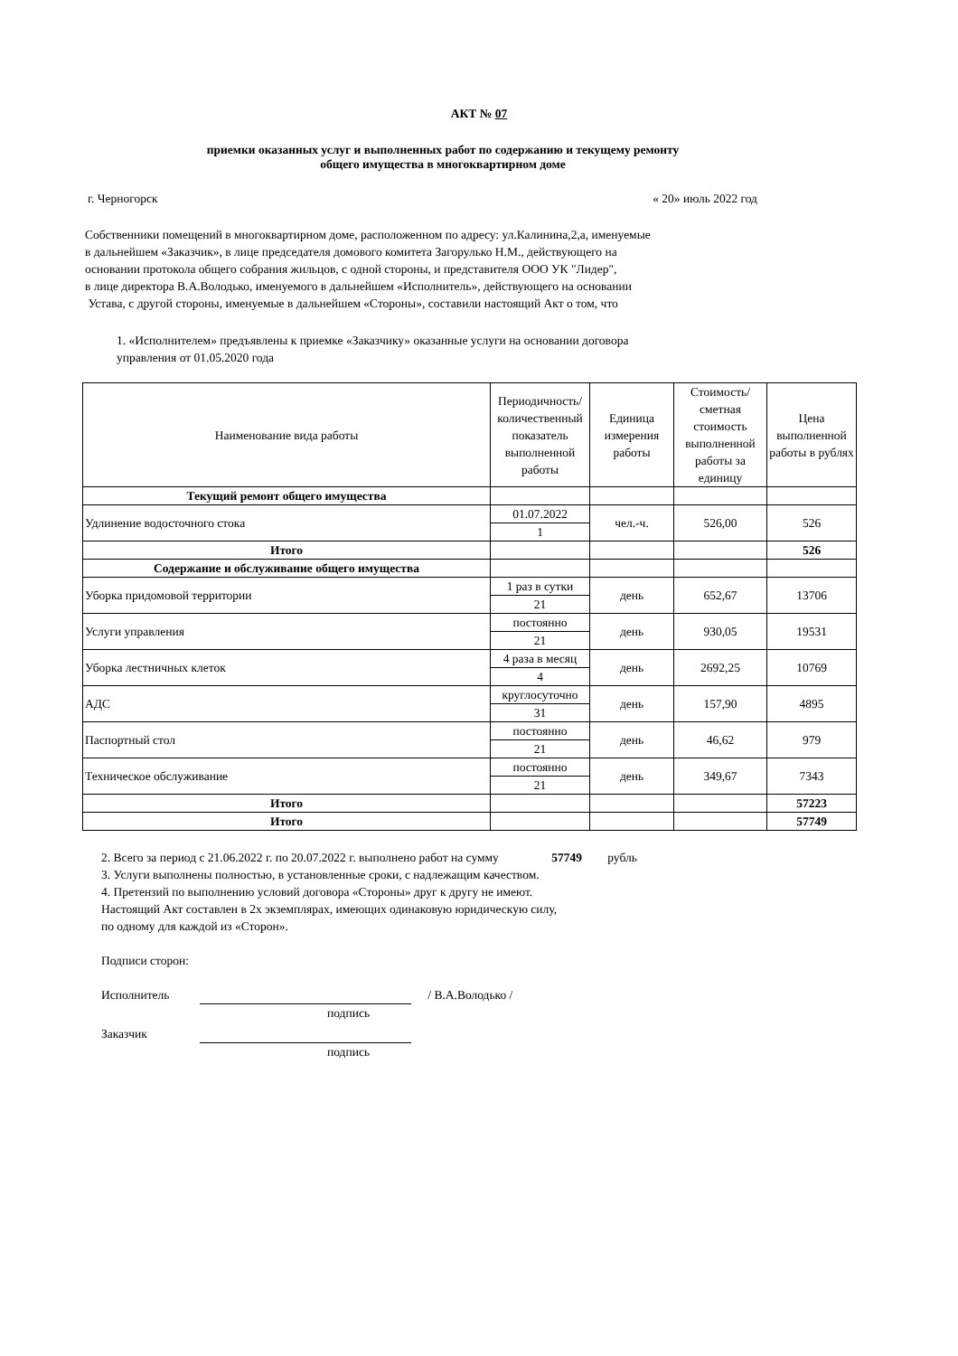АКТ № 07
приемки оказанных услуг и выполненных работ по содержанию и текущему ремонту
общего имущества в многоквартирном доме
г. Черногорск « 20» июль 2022 год
Собственники помещений в многоквартирном доме, расположенном по адресу: ул.Калинина,2,а, именуемые
в дальнейшем «Заказчик», в лице председателя домового комитета Загорулько Н.М., действующего на
основании протокола общего собрания жильцов, с одной стороны, и представителя ООО УК "Лидер",
в лице директора В.А.Володько, именуемого в дальнейшем «Исполнитель», действующего на основании
Устава, с другой стороны, именуемые в дальнейшем «Стороны», составили настоящий Акт о том, что
1. «Исполнителем» предъявлены к приемке «Заказчику» оказанные услуги на основании договора
управления от 01.05.2020 года
| Наименование вида работы | Периодичность/ количественный показатель выполненной работы | Единица измерения работы | Стоимость/ сметная стоимость выполненной работы за единицу | Цена выполненной работы в рублях |
| --- | --- | --- | --- | --- |
| Текущий ремонт общего имущества | | | | |
| Удлинение водосточного стока | 01.07.2022 | чел.-ч. | 526,00 | 526 |
| | 1 | | | |
| Итого | | | | 526 |
| Содержание и обслуживание общего имущества | | | | |
| Уборка придомовой территории | 1 раз в сутки | день | 652,67 | 13706 |
| | 21 | | | |
| Услуги управления | постоянно | день | 930,05 | 19531 |
| | 21 | | | |
| Уборка лестничных клеток | 4 раза в месяц | день | 2692,25 | 10769 |
| | 4 | | | |
| АДС | круглосуточно | день | 157,90 | 4895 |
| | 31 | | | |
| Паспортный стол | постоянно | день | 46,62 | 979 |
| | 21 | | | |
| Техническое обслуживание | постоянно | день | 349,67 | 7343 |
| | 21 | | | |
| Итого | | | | 57223 |
| Итого | | | | 57749 |
2. Всего за период с 21.06.2022 г. по 20.07.2022 г. выполнено работ на сумму 57749 рубль
3. Услуги выполнены полностью, в установленные сроки, с надлежащим качеством.
4. Претензий по выполнению условий договора «Стороны» друг к другу не имеют.
Настоящий Акт составлен в 2х экземплярах, имеющих одинаковую юридическую силу,
по одному для каждой из «Сторон».
Подписи сторон:
Исполнитель / В.А.Володько /
подпись
Заказчик
подпись